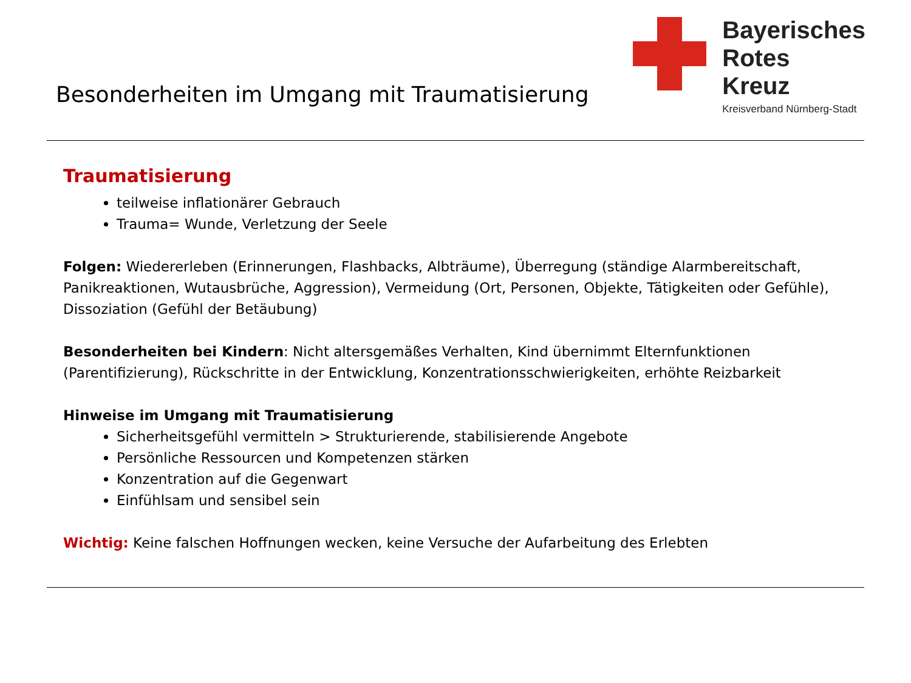Besonderheiten im Umgang mit Traumatisierung
Bayerisches
Rotes
Kreuz
Kreisverband Nürnberg-Stadt
Traumatisierung
teilweise inflationärer Gebrauch
Trauma= Wunde, Verletzung der Seele
Folgen: Wiedererleben (Erinnerungen, Flashbacks, Albträume), Überregung (ständige Alarmbereitschaft, Panikreaktionen, Wutausbrüche, Aggression), Vermeidung (Ort, Personen, Objekte, Tätigkeiten oder Gefühle), Dissoziation (Gefühl der Betäubung)
Besonderheiten bei Kindern: Nicht altersgemäßes Verhalten, Kind übernimmt Elternfunktionen (Parentifizierung), Rückschritte in der Entwicklung, Konzentrationsschwierigkeiten, erhöhte Reizbarkeit
Hinweise im Umgang mit Traumatisierung
Sicherheitsgefühl vermitteln > Strukturierende, stabilisierende Angebote
Persönliche Ressourcen und Kompetenzen stärken
Konzentration auf die Gegenwart
Einfühlsam und sensibel sein
Wichtig: Keine falschen Hoffnungen wecken, keine Versuche der Aufarbeitung des Erlebten